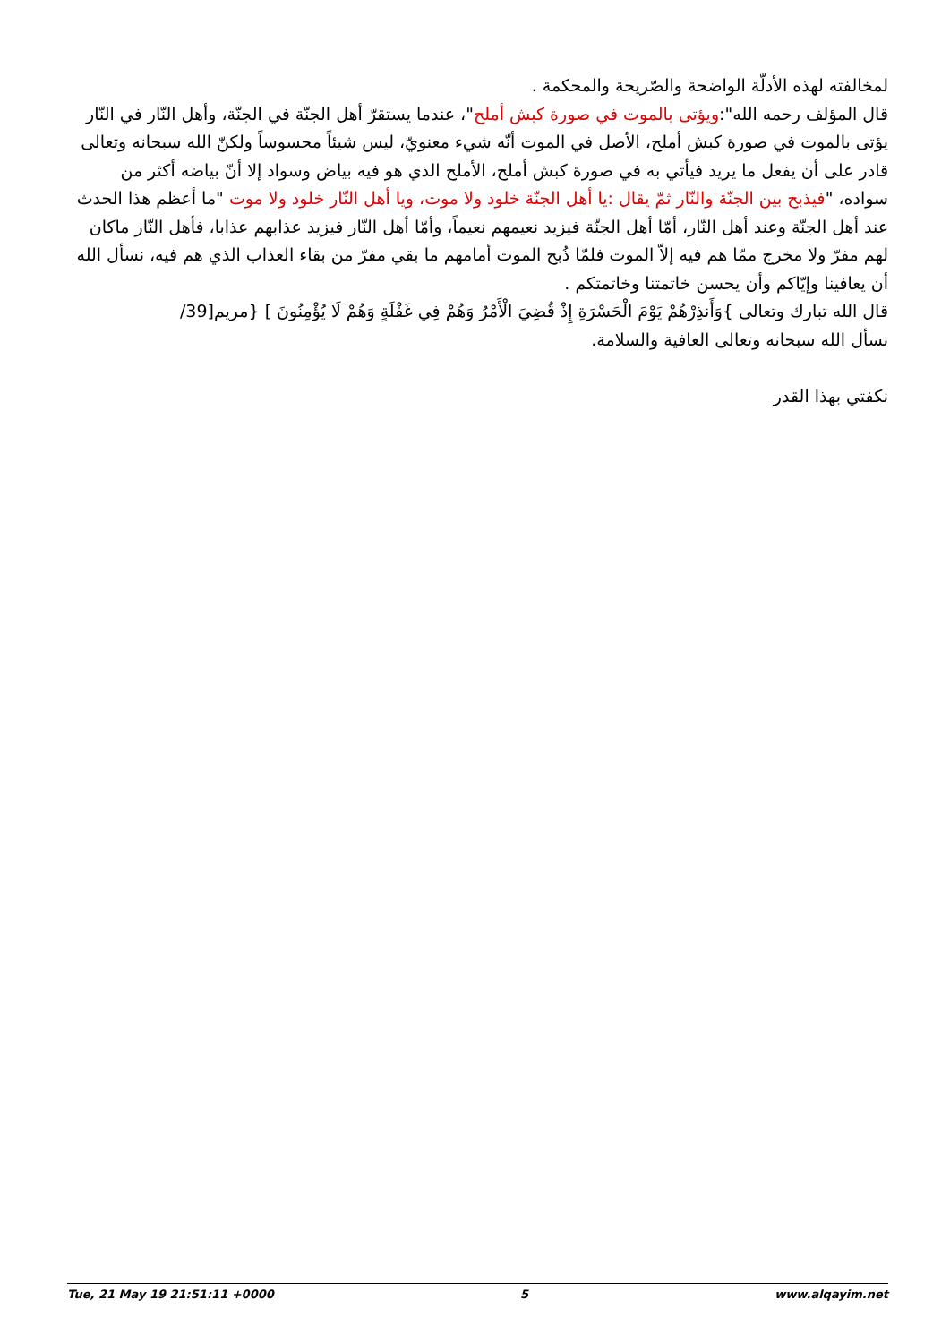لمخالفته لهذه الأدلّة الواضحة والصّريحة والمحكمة .
قال المؤلف رحمه الله":ويؤتى بالموت في صورة كبش أملح"، عندما يستقرّ أهل الجنّة في الجنّة، وأهل النّار في النّار يؤتى بالموت في صورة كبش أملح، الأصل في الموت أنّه شيء معنويّ، ليس شيئاً محسوساً ولكنّ الله سبحانه وتعالى قادر على أن يفعل ما يريد فيأتي به في صورة كبش أملح، الأملح الذي هو فيه بياض وسواد إلا أنّ بياضه أكثر من سواده، "فيذبح بين الجنّة والنّار ثمّ يقال :يا أهل الجنّة خلود ولا موت، ويا أهل النّار خلود ولا موت "ما أعظم هذا الحدث عند أهل الجنّة وعند أهل النّار، أمّا أهل الجنّة فيزيد نعيمهم نعيماً، وأمّا أهل النّار فيزيد عذابهم عذابا، فأهل النّار ماكان لهم مفرّ ولا مخرج ممّا هم فيه إلاّ الموت فلمّا ذُبح الموت أمامهم ما بقي مفرّ من بقاء العذاب الذي هم فيه، نسأل الله أن يعافينا وإيّاكم وأن يحسن خاتمتنا وخاتمتكم .
قال الله تبارك وتعالى }وَأَنذِرْهُمْ يَوْمَ الْحَسْرَةِ إِذْ قُضِيَ الْأَمْرُ وَهُمْ فِي غَفْلَةٍ وَهُمْ لَا يُؤْمِنُونَ ] {مريم[39/
نسأل الله سبحانه وتعالى العافية والسلامة.
نكفتي بهذا القدر
Tue, 21 May 19 21:51:11 +0000 5 www.alqayim.net